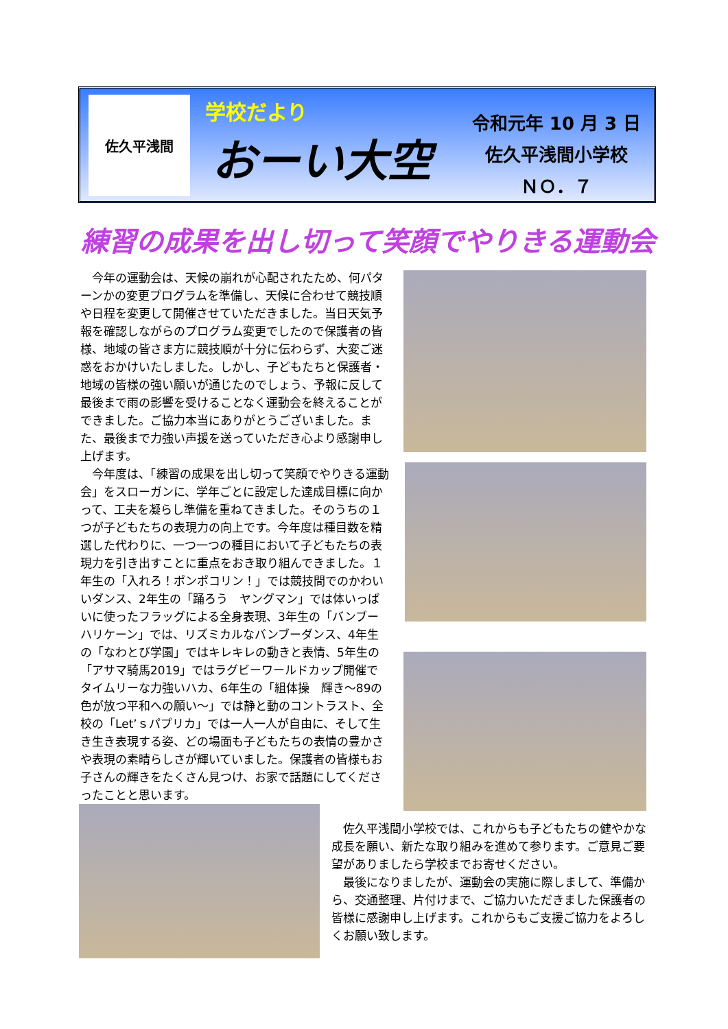佐久平浅間
学校だより
おーい大空
令和元年 10 月 3 日
佐久平浅間小学校
ＮＯ．７
練習の成果を出し切って笑顔でやりきる運動会
今年の運動会は、天候の崩れが心配されたため、何パターンかの変更プログラムを準備し、天候に合わせて競技順や日程を変更して開催させていただきました。当日天気予報を確認しながらのプログラム変更でしたので保護者の皆様、地域の皆さま方に競技順が十分に伝わらず、大変ご迷惑をおかけいたしました。しかし、子どもたちと保護者・地域の皆様の強い願いが通じたのでしょう、予報に反して最後まで雨の影響を受けることなく運動会を終えることができました。ご協力本当にありがとうございました。また、最後まで力強い声援を送っていただき心より感謝申し上げます。
今年度は、「練習の成果を出し切って笑顔でやりきる運動会」をスローガンに、学年ごとに設定した達成目標に向かって、工夫を凝らし準備を重ねてきました。そのうちの１つが子どもたちの表現力の向上です。今年度は種目数を精選した代わりに、一つ一つの種目において子どもたちの表現力を引き出すことに重点をおき取り組んできました。１年生の「入れろ！ポンポコリン！」では競技間でのかわいいダンス、2年生の「踊ろう　ヤングマン」では体いっぱいに使ったフラッグによる全身表現、3年生の「バンブーハリケーン」では、リズミカルなバンブーダンス、4年生の「なわとび学園」ではキレキレの動きと表情、5年生の「アサマ騎馬2019」ではラグビーワールドカップ開催でタイムリーな力強いハカ、6年生の「組体操　輝き～89の色が放つ平和への願い～」では静と動のコントラスト、全校の「Let’ｓパプリカ」では一人一人が自由に、そして生き生き表現する姿、どの場面も子どもたちの表情の豊かさや表現の素晴らしさが輝いていました。保護者の皆様もお子さんの輝きをたくさん見つけ、お家で話題にしてくださったことと思います。
佐久平浅間小学校では、これからも子どもたちの健やかな成長を願い、新たな取り組みを進めて参ります。ご意見ご要望がありましたら学校までお寄せください。
最後になりましたが、運動会の実施に際しまして、準備から、交通整理、片付けまで、ご協力いただきました保護者の皆様に感謝申し上げます。これからもご支援ご協力をよろしくお願い致します。